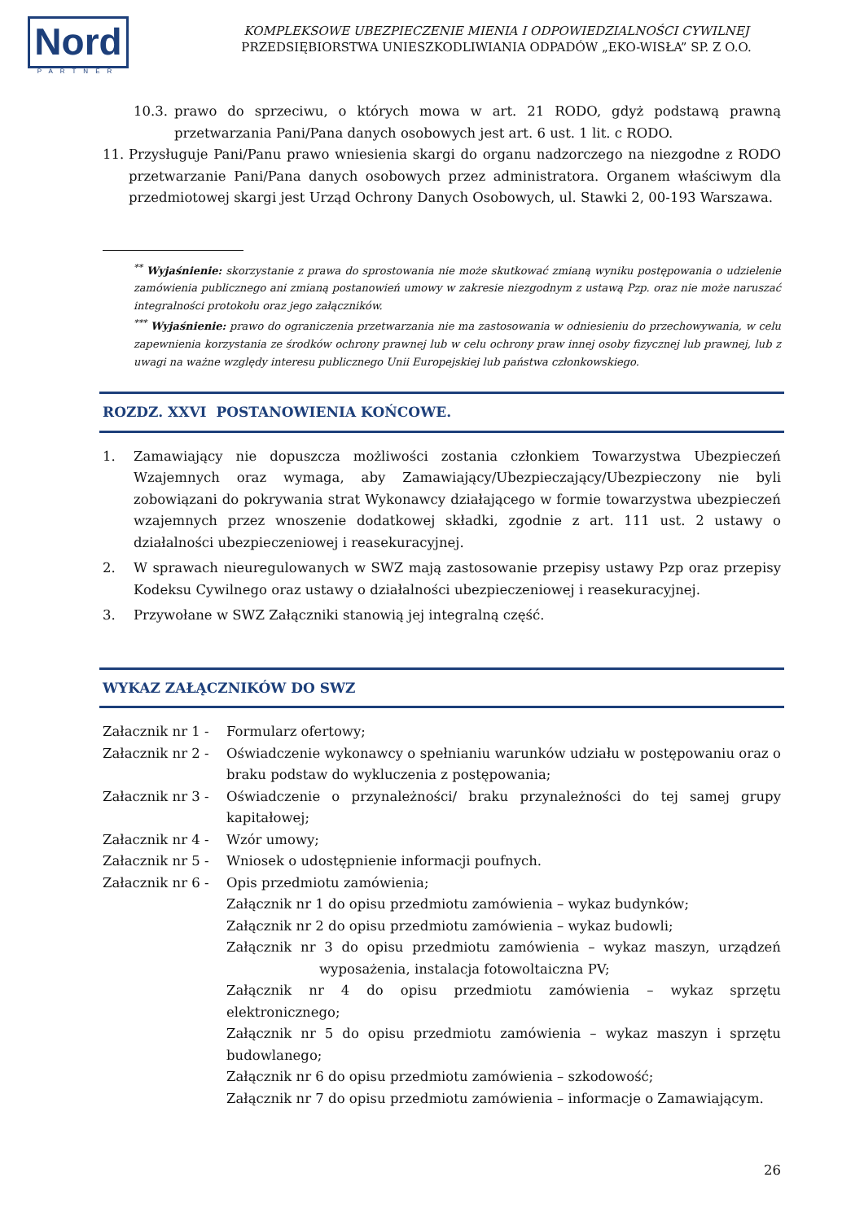Nord
PARTNER
KOMPLEKSOWE UBEZPIECZENIE MIENIA I ODPOWIEDZIALNOŚCI CYWILNEJ
PRZEDSIĘBIORSTWA UNIESZKODLIWIANIA ODPADÓW „EKO-WISŁA” SP. Z O.O.
10.3. prawo do sprzeciwu, o których mowa w art. 21 RODO, gdyż podstawą prawną przetwarzania Pani/Pana danych osobowych jest art. 6 ust. 1 lit. c RODO.
11. Przysługuje Pani/Panu prawo wniesienia skargi do organu nadzorczego na niezgodne z RODO przetwarzanie Pani/Pana danych osobowych przez administratora. Organem właściwym dla przedmiotowej skargi jest Urząd Ochrony Danych Osobowych, ul. Stawki 2, 00-193 Warszawa.
<sup>**</sup> Wyjaśnienie: skorzystanie z prawa do sprostowania nie może skutkować zmianą wyniku postępowania o udzielenie zamówienia publicznego ani zmianą postanowień umowy w zakresie niezgodnym z ustawą Pzp. oraz nie może naruszać integralności protokołu oraz jego załączników.
<sup>***</sup> Wyjaśnienie: prawo do ograniczenia przetwarzania nie ma zastosowania w odniesieniu do przechowywania, w celu zapewnienia korzystania ze środków ochrony prawnej lub w celu ochrony praw innej osoby fizycznej lub prawnej, lub z uwagi na ważne względy interesu publicznego Unii Europejskiej lub państwa członkowskiego.
ROZDZ. XXVI POSTANOWIENIA KOŃCOWE.
1. Zamawiający nie dopuszcza możliwości zostania członkiem Towarzystwa Ubezpieczeń Wzajemnych oraz wymaga, aby Zamawiający/Ubezpieczający/Ubezpieczony nie byli zobowiązani do pokrywania strat Wykonawcy działającego w formie towarzystwa ubezpieczeń wzajemnych przez wnoszenie dodatkowej składki, zgodnie z art. 111 ust. 2 ustawy o działalności ubezpieczeniowej i reasekuracyjnej.
2. W sprawach nieuregulowanych w SWZ mają zastosowanie przepisy ustawy Pzp oraz przepisy Kodeksu Cywilnego oraz ustawy o działalności ubezpieczeniowej i reasekuracyjnej.
3. Przywołane w SWZ Załączniki stanowią jej integralną część.
WYKAZ ZAŁĄCZNIKÓW DO SWZ
Załacznik nr 1 - Formularz ofertowy;
Załacznik nr 2 - Oświadczenie wykonawcy o spełnianiu warunków udziału w postępowaniu oraz o braku podstaw do wykluczenia z postępowania;
Załacznik nr 3 - Oświadczenie o przynależności/ braku przynależności do tej samej grupy kapitałowej;
Załacznik nr 4 - Wzór umowy;
Załacznik nr 5 - Wniosek o udostępnienie informacji poufnych.
Załacznik nr 6 - Opis przedmiotu zamówienia;
Załącznik nr 1 do opisu przedmiotu zamówienia – wykaz budynków;
Załącznik nr 2 do opisu przedmiotu zamówienia – wykaz budowli;
Załącznik nr 3 do opisu przedmiotu zamówienia – wykaz maszyn, urządzeń wyposażenia, instalacja fotowoltaiczna PV;
Załącznik nr 4 do opisu przedmiotu zamówienia – wykaz sprzętu elektronicznego;
Załącznik nr 5 do opisu przedmiotu zamówienia – wykaz maszyn i sprzętu budowlanego;
Załącznik nr 6 do opisu przedmiotu zamówienia – szkodowość;
Załącznik nr 7 do opisu przedmiotu zamówienia – informacje o Zamawiającym.
26